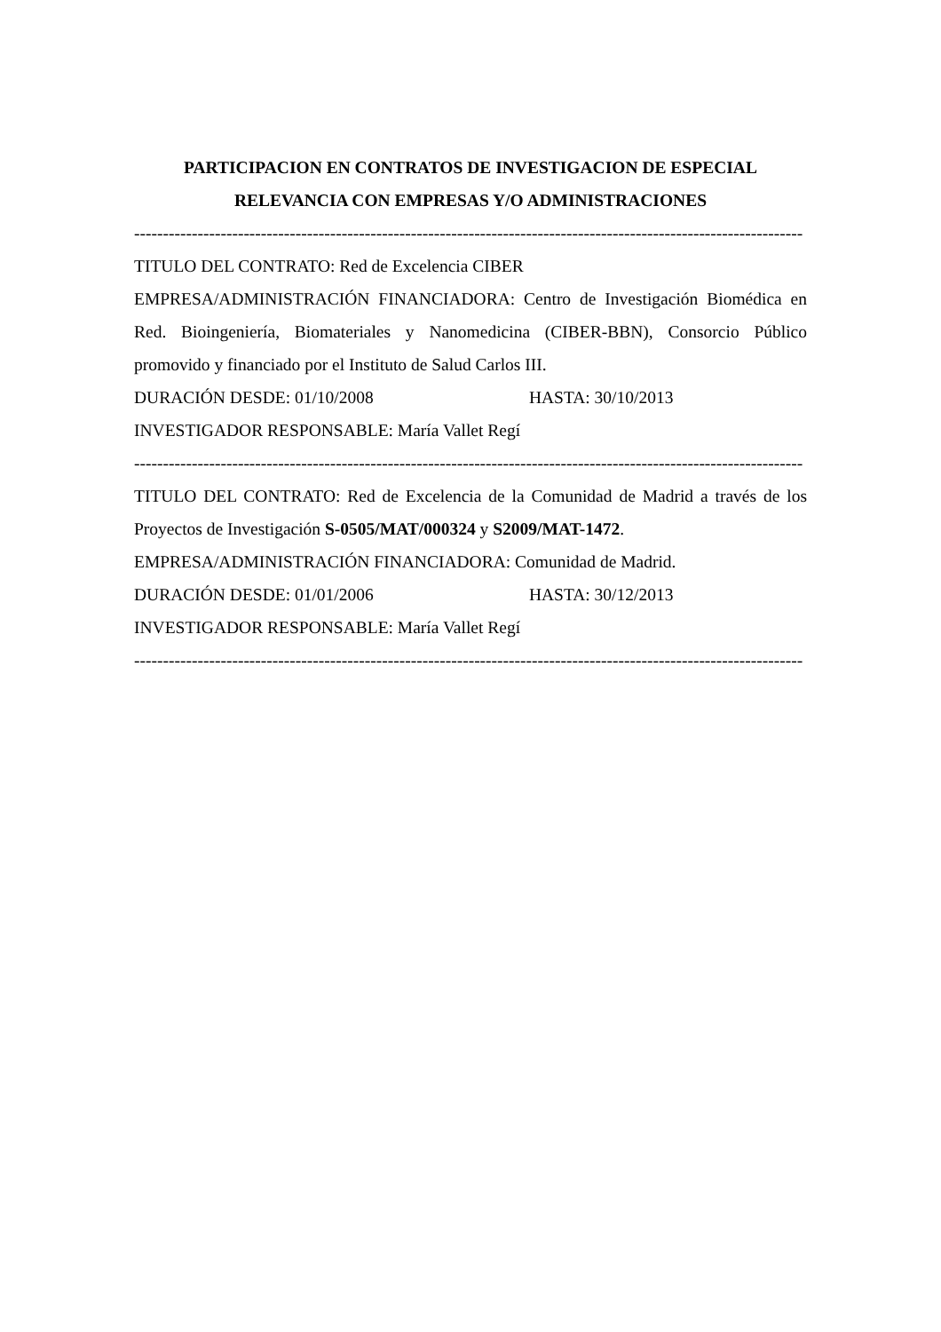PARTICIPACION EN CONTRATOS DE INVESTIGACION DE ESPECIAL RELEVANCIA CON EMPRESAS Y/O ADMINISTRACIONES
--------------------------------------------------------------------------------------------------------------------
TITULO DEL CONTRATO: Red de Excelencia CIBER
EMPRESA/ADMINISTRACIÓN FINANCIADORA: Centro de Investigación Biomédica en Red. Bioingeniería, Biomateriales y Nanomedicina (CIBER-BBN), Consorcio Público promovido y financiado por el Instituto de Salud Carlos III.
DURACIÓN DESDE: 01/10/2008 HASTA: 30/10/2013
INVESTIGADOR RESPONSABLE: María Vallet Regí
--------------------------------------------------------------------------------------------------------------------
TITULO DEL CONTRATO: Red de Excelencia de la Comunidad de Madrid a través de los Proyectos de Investigación S-0505/MAT/000324 y S2009/MAT-1472.
EMPRESA/ADMINISTRACIÓN FINANCIADORA: Comunidad de Madrid.
DURACIÓN DESDE: 01/01/2006 HASTA: 30/12/2013
INVESTIGADOR RESPONSABLE: María Vallet Regí
--------------------------------------------------------------------------------------------------------------------